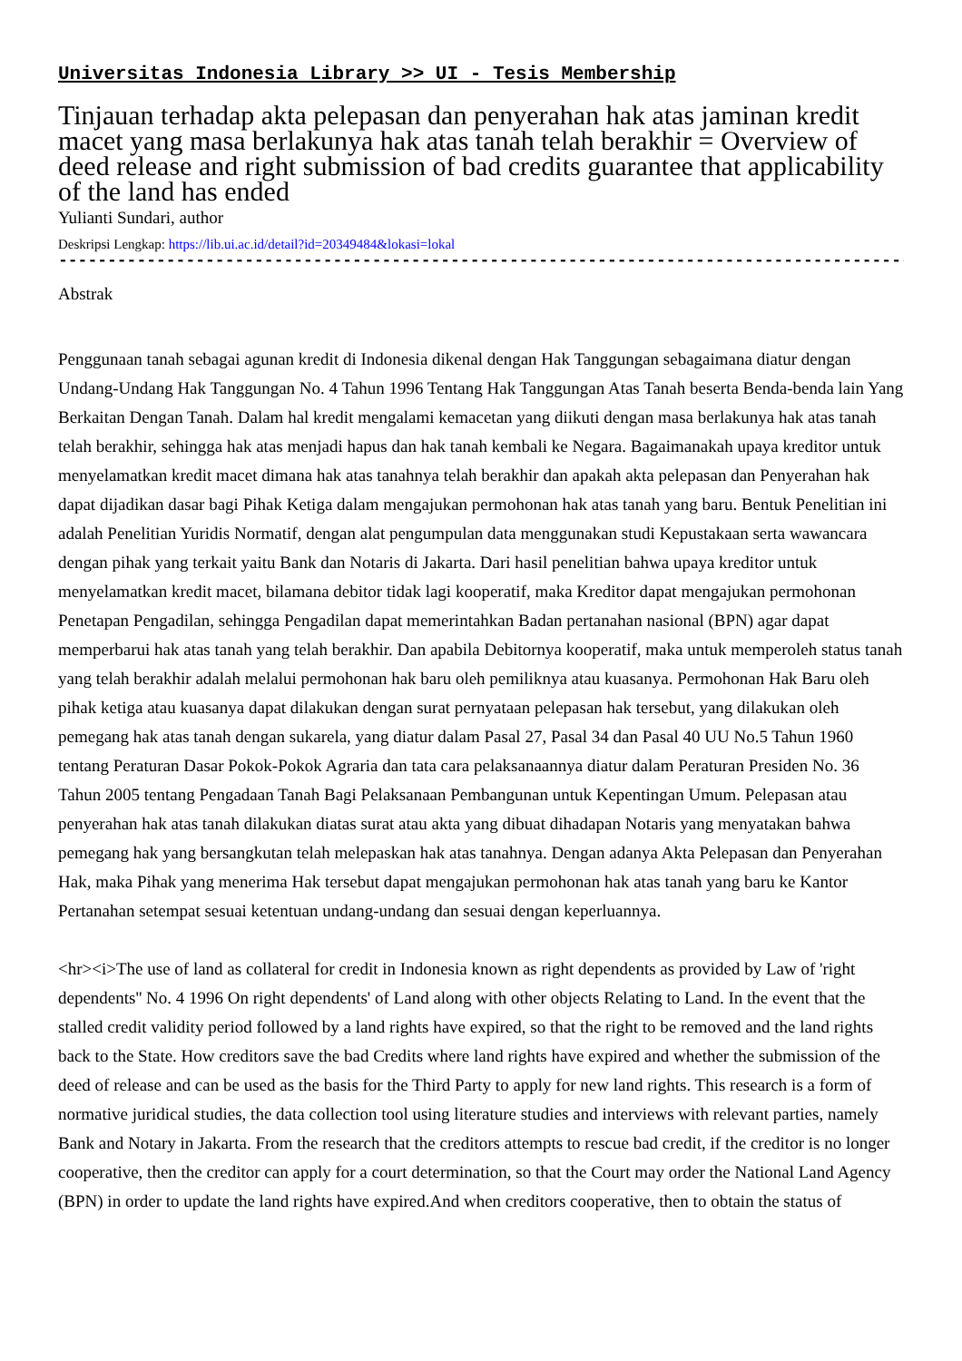Universitas Indonesia Library >> UI - Tesis Membership
Tinjauan terhadap akta pelepasan dan penyerahan hak atas jaminan kredit macet yang masa berlakunya hak atas tanah telah berakhir = Overview of deed release and right submission of bad credits guarantee that applicability of the land has ended
Yulianti Sundari, author
Deskripsi Lengkap: https://lib.ui.ac.id/detail?id=20349484&lokasi=lokal
------------------------------------------------------------------------------------------
Abstrak
Penggunaan tanah sebagai agunan kredit di Indonesia dikenal dengan Hak Tanggungan sebagaimana diatur dengan Undang-Undang Hak Tanggungan No. 4 Tahun 1996 Tentang Hak Tanggungan Atas Tanah beserta Benda-benda lain Yang Berkaitan Dengan Tanah. Dalam hal kredit mengalami kemacetan yang diikuti dengan masa berlakunya hak atas tanah telah berakhir, sehingga hak atas menjadi hapus dan hak tanah kembali ke Negara. Bagaimanakah upaya kreditor untuk menyelamatkan kredit macet dimana hak atas tanahnya telah berakhir dan apakah akta pelepasan dan Penyerahan hak dapat dijadikan dasar bagi Pihak Ketiga dalam mengajukan permohonan hak atas tanah yang baru. Bentuk Penelitian ini adalah Penelitian Yuridis Normatif, dengan alat pengumpulan data menggunakan studi Kepustakaan serta wawancara dengan pihak yang terkait yaitu Bank dan Notaris di Jakarta. Dari hasil penelitian bahwa upaya kreditor untuk menyelamatkan kredit macet, bilamana debitor tidak lagi kooperatif, maka Kreditor dapat mengajukan permohonan Penetapan Pengadilan, sehingga Pengadilan dapat memerintahkan Badan pertanahan nasional (BPN) agar dapat memperbarui hak atas tanah yang telah berakhir. Dan apabila Debitornya kooperatif, maka untuk memperoleh status tanah yang telah berakhir adalah melalui permohonan hak baru oleh pemiliknya atau kuasanya. Permohonan Hak Baru oleh pihak ketiga atau kuasanya dapat dilakukan dengan surat pernyataan pelepasan hak tersebut, yang dilakukan oleh pemegang hak atas tanah dengan sukarela, yang diatur dalam Pasal 27, Pasal 34 dan Pasal 40 UU No.5 Tahun 1960 tentang Peraturan Dasar Pokok-Pokok Agraria dan tata cara pelaksanaannya diatur dalam Peraturan Presiden No. 36 Tahun 2005 tentang Pengadaan Tanah Bagi Pelaksanaan Pembangunan untuk Kepentingan Umum. Pelepasan atau penyerahan hak atas tanah dilakukan diatas surat atau akta yang dibuat dihadapan Notaris yang menyatakan bahwa pemegang hak yang bersangkutan telah melepaskan hak atas tanahnya. Dengan adanya Akta Pelepasan dan Penyerahan Hak, maka Pihak yang menerima Hak tersebut dapat mengajukan permohonan hak atas tanah yang baru ke Kantor Pertanahan setempat sesuai ketentuan undang-undang dan sesuai dengan keperluannya.
<hr><i>The use of land as collateral for credit in Indonesia known as right dependents as provided by Law of 'right dependents'' No. 4 1996 On right dependents' of Land along with other objects Relating to Land. In the event that the stalled credit validity period followed by a land rights have expired, so that the right to be removed and the land rights back to the State. How creditors save the bad Credits where land rights have expired and whether the submission of the deed of release and can be used as the basis for the Third Party to apply for new land rights. This research is a form of normative juridical studies, the data collection tool using literature studies and interviews with relevant parties, namely Bank and Notary in Jakarta. From the research that the creditors attempts to rescue bad credit, if the creditor is no longer cooperative, then the creditor can apply for a court determination, so that the Court may order the National Land Agency (BPN) in order to update the land rights have expired.And when creditors cooperative, then to obtain the status of